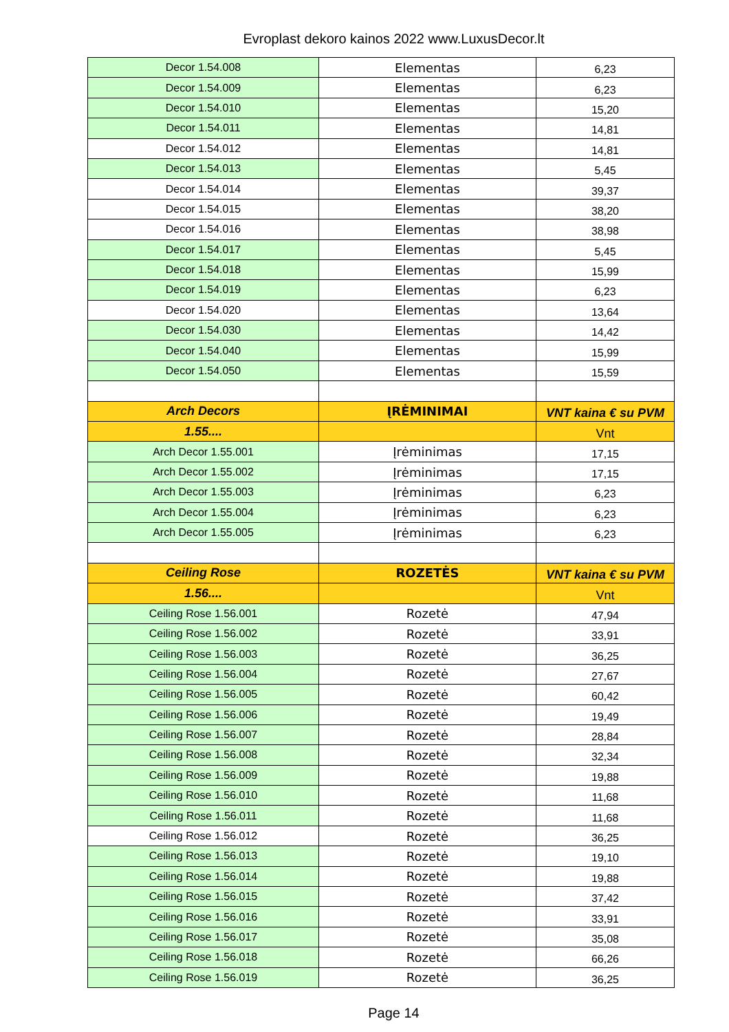Evroplast dekoro kainos 2022 www.LuxusDecor.lt
| Decor 1.54.008 | Elementas | 6,23 |
| Decor 1.54.009 | Elementas | 6,23 |
| Decor 1.54.010 | Elementas | 15,20 |
| Decor 1.54.011 | Elementas | 14,81 |
| Decor 1.54.012 | Elementas | 14,81 |
| Decor 1.54.013 | Elementas | 5,45 |
| Decor 1.54.014 | Elementas | 39,37 |
| Decor 1.54.015 | Elementas | 38,20 |
| Decor 1.54.016 | Elementas | 38,98 |
| Decor 1.54.017 | Elementas | 5,45 |
| Decor 1.54.018 | Elementas | 15,99 |
| Decor 1.54.019 | Elementas | 6,23 |
| Decor 1.54.020 | Elementas | 13,64 |
| Decor 1.54.030 | Elementas | 14,42 |
| Decor 1.54.040 | Elementas | 15,99 |
| Decor 1.54.050 | Elementas | 15,59 |
| Arch Decors | ĮRĖMINIMAI | VNT kaina € su PVM |
| 1.55.... | | Vnt |
| Arch Decor 1.55.001 | Įrėminimas | 17,15 |
| Arch Decor 1.55.002 | Įrėminimas | 17,15 |
| Arch Decor 1.55.003 | Įrėminimas | 6,23 |
| Arch Decor 1.55.004 | Įrėminimas | 6,23 |
| Arch Decor 1.55.005 | Įrėminimas | 6,23 |
| Ceiling Rose | ROZETĖS | VNT kaina € su PVM |
| 1.56.... | | Vnt |
| Ceiling Rose 1.56.001 | Rozetė | 47,94 |
| Ceiling Rose 1.56.002 | Rozetė | 33,91 |
| Ceiling Rose 1.56.003 | Rozetė | 36,25 |
| Ceiling Rose 1.56.004 | Rozetė | 27,67 |
| Ceiling Rose 1.56.005 | Rozetė | 60,42 |
| Ceiling Rose 1.56.006 | Rozetė | 19,49 |
| Ceiling Rose 1.56.007 | Rozetė | 28,84 |
| Ceiling Rose 1.56.008 | Rozetė | 32,34 |
| Ceiling Rose 1.56.009 | Rozetė | 19,88 |
| Ceiling Rose 1.56.010 | Rozetė | 11,68 |
| Ceiling Rose 1.56.011 | Rozetė | 11,68 |
| Ceiling Rose 1.56.012 | Rozetė | 36,25 |
| Ceiling Rose 1.56.013 | Rozetė | 19,10 |
| Ceiling Rose 1.56.014 | Rozetė | 19,88 |
| Ceiling Rose 1.56.015 | Rozetė | 37,42 |
| Ceiling Rose 1.56.016 | Rozetė | 33,91 |
| Ceiling Rose 1.56.017 | Rozetė | 35,08 |
| Ceiling Rose 1.56.018 | Rozetė | 66,26 |
| Ceiling Rose 1.56.019 | Rozetė | 36,25 |
Page 14